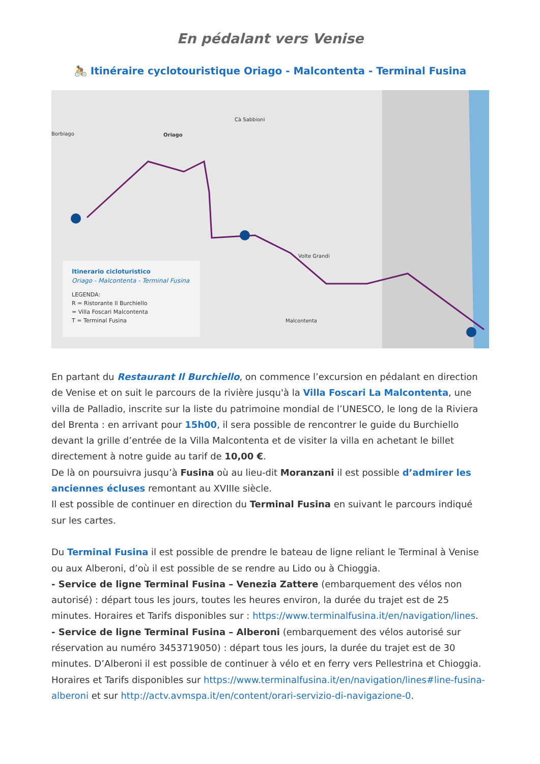En pédalant vers Venise
🚴 Itinéraire cyclotouristique Oriago - Malcontenta - Terminal Fusina
Borbiago Oriago
Cà Sabbioni
Volte Grandi
Malcontenta
Itinerario cicloturistico
Oriago - Malcontenta - Terminal Fusina
LEGENDA:
R = Ristorante Il Burchiello
= Villa Foscari Malcontenta
T = Terminal Fusina
En partant du Restaurant Il Burchiello, on commence l’excursion en pédalant en direction de Venise et on suit le parcours de la rivière jusqu'à la Villa Foscari La Malcontenta, une villa de Palladio, inscrite sur la liste du patrimoine mondial de l’UNESCO, le long de la Riviera del Brenta : en arrivant pour 15h00, il sera possible de rencontrer le guide du Burchiello devant la grille d’entrée de la Villa Malcontenta et de visiter la villa en achetant le billet directement à notre guide au tarif de 10,00 €.
De là on poursuivra jusqu’à Fusina où au lieu-dit Moranzani il est possible d’admirer les anciennes écluses remontant au XVIIIe siècle.
Il est possible de continuer en direction du Terminal Fusina en suivant le parcours indiqué sur les cartes.
Du Terminal Fusina il est possible de prendre le bateau de ligne reliant le Terminal à Venise ou aux Alberoni, d’où il est possible de se rendre au Lido ou à Chioggia.
- Service de ligne Terminal Fusina – Venezia Zattere (embarquement des vélos non autorisé) : départ tous les jours, toutes les heures environ, la durée du trajet est de 25 minutes. Horaires et Tarifs disponibles sur : https://www.terminalfusina.it/en/navigation/lines.
- Service de ligne Terminal Fusina – Alberoni (embarquement des vélos autorisé sur réservation au numéro 3453719050) : départ tous les jours, la durée du trajet est de 30 minutes. D’Alberoni il est possible de continuer à vélo et en ferry vers Pellestrina et Chioggia. Horaires et Tarifs disponibles sur https://www.terminalfusina.it/en/navigation/lines#line-fusina-alberoni et sur http://actv.avmspa.it/en/content/orari-servizio-di-navigazione-0.